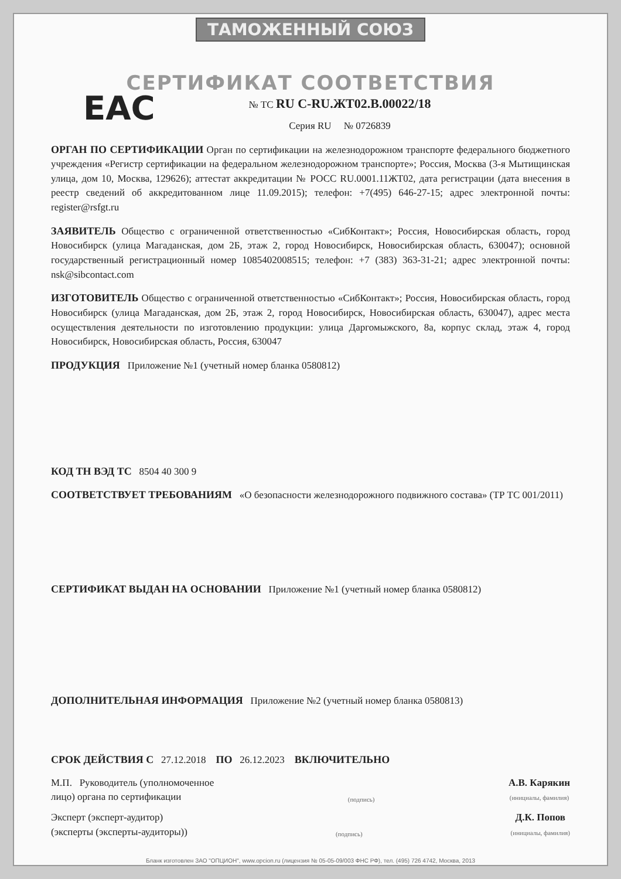ТАМОЖЕННЫЙ СОЮЗ
ЕАС
СЕРТИФИКАТ СООТВЕТСТВИЯ
№ ТС RU C-RU.ЖТ02.В.00022/18
Серия RU № 0726839
ОРГАН ПО СЕРТИФИКАЦИИ Орган по сертификации на железнодорожном транспорте федерального бюджетного учреждения «Регистр сертификации на федеральном железнодорожном транспорте»; Россия, Москва (3-я Мытищинская улица, дом 10, Москва, 129626); аттестат аккредитации № РОСС RU.0001.11ЖТ02, дата регистрации (дата внесения в реестр сведений об аккредитованном лице 11.09.2015); телефон: +7(495) 646-27-15; адрес электронной почты: register@rsfgt.ru
ЗАЯВИТЕЛЬ Общество с ограниченной ответственностью «СибКонтакт»; Россия, Новосибирская область, город Новосибирск (улица Магаданская, дом 2Б, этаж 2, город Новосибирск, Новосибирская область, 630047); основной государственный регистрационный номер 1085402008515; телефон: +7 (383) 363-31-21; адрес электронной почты: nsk@sibcontact.com
ИЗГОТОВИТЕЛЬ Общество с ограниченной ответственностью «СибКонтакт»; Россия, Новосибирская область, город Новосибирск (улица Магаданская, дом 2Б, этаж 2, город Новосибирск, Новосибирская область, 630047), адрес места осуществления деятельности по изготовлению продукции: улица Даргомыжского, 8а, корпус склад, этаж 4, город Новосибирск, Новосибирская область, Россия, 630047
ПРОДУКЦИЯ Приложение №1 (учетный номер бланка 0580812)
КОД ТН ВЭД ТС 8504 40 300 9
СООТВЕТСТВУЕТ ТРЕБОВАНИЯМ «О безопасности железнодорожного подвижного состава» (ТР ТС 001/2011)
СЕРТИФИКАТ ВЫДАН НА ОСНОВАНИИ Приложение №1 (учетный номер бланка 0580812)
ДОПОЛНИТЕЛЬНАЯ ИНФОРМАЦИЯ Приложение №2 (учетный номер бланка 0580813)
СРОК ДЕЙСТВИЯ С 27.12.2018 ПО 26.12.2023 ВКЛЮЧИТЕЛЬНО
М.П. Руководитель (уполномоченное
лицо) органа по сертификации
(подпись)
А.В. Карякин
(инициалы, фамилия)
Эксперт (эксперт-аудитор)
(эксперты (эксперты-аудиторы))
(подпись)
Д.К. Попов
(инициалы, фамилия)
Бланк изготовлен ЗАО "ОПЦИОН", www.opcion.ru (лицензия № 05-05-09/003 ФНС РФ), тел. (495) 726 4742, Москва, 2013